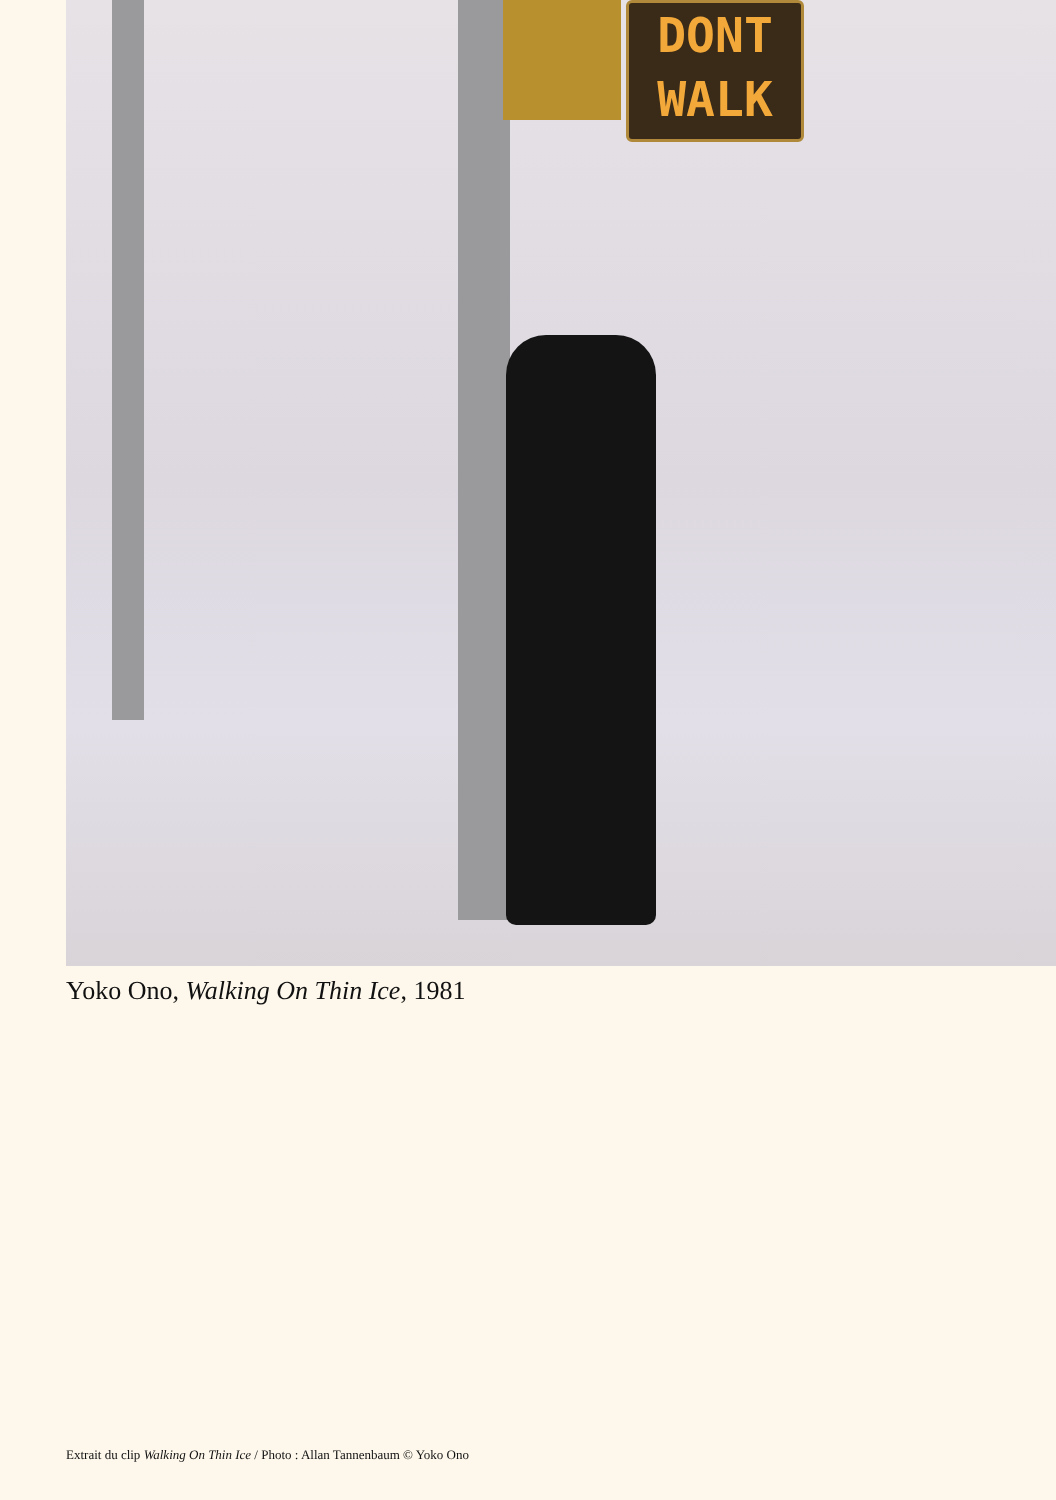DONT
WALK
Yoko Ono, Walking On Thin Ice, 1981
Extrait du clip Walking On Thin Ice / Photo : Allan Tannenbaum © Yoko Ono